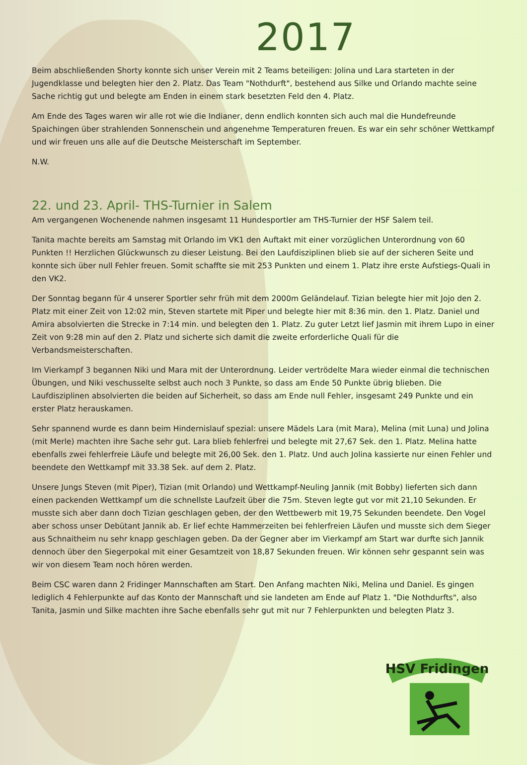2017
Beim abschließenden Shorty konnte sich unser Verein mit 2 Teams beteiligen: Jolina und Lara starteten in der Jugendklasse und belegten hier den 2. Platz. Das Team "Nothdurft", bestehend aus Silke und Orlando machte seine Sache richtig gut und belegte am Enden in einem stark besetzten Feld den 4. Platz.
Am Ende des Tages waren wir alle rot wie die Indianer, denn endlich konnten sich auch mal die Hundefreunde Spaichingen über strahlenden Sonnenschein und angenehme Temperaturen freuen. Es war ein sehr schöner Wettkampf und wir freuen uns alle auf die Deutsche Meisterschaft im September.
N.W.
22. und 23. April- THS-Turnier in Salem
Am vergangenen Wochenende nahmen insgesamt 11 Hundesportler am THS-Turnier der HSF Salem teil.
Tanita machte bereits am Samstag mit Orlando im VK1 den Auftakt mit einer vorzüglichen Unterordnung von 60 Punkten !! Herzlichen Glückwunsch zu dieser Leistung. Bei den Laufdisziplinen blieb sie auf der sicheren Seite und konnte sich über null Fehler freuen. Somit schaffte sie mit 253 Punkten und einem 1. Platz ihre erste Aufstiegs-Quali in den VK2.
Der Sonntag begann für 4 unserer Sportler sehr früh mit dem 2000m Geländelauf. Tizian belegte hier mit Jojo den 2. Platz mit einer Zeit von 12:02 min, Steven startete mit Piper und belegte hier mit 8:36 min. den 1. Platz. Daniel und Amira absolvierten die Strecke in 7:14 min. und belegten den 1. Platz. Zu guter Letzt lief Jasmin mit ihrem Lupo in einer Zeit von 9:28 min auf den 2. Platz und sicherte sich damit die zweite erforderliche Quali für die Verbandsmeisterschaften.
Im Vierkampf 3 begannen Niki und Mara mit der Unterordnung. Leider vertrödelte Mara wieder einmal die technischen Übungen, und Niki veschusselte selbst auch noch 3 Punkte, so dass am Ende 50 Punkte übrig blieben. Die Laufdisziplinen absolvierten die beiden auf Sicherheit, so dass am Ende null Fehler, insgesamt 249 Punkte und ein erster Platz herauskamen.
Sehr spannend wurde es dann beim Hindernislauf spezial: unsere Mädels Lara (mit Mara), Melina (mit Luna) und Jolina (mit Merle) machten ihre Sache sehr gut. Lara blieb fehlerfrei und belegte mit 27,67 Sek. den 1. Platz. Melina hatte ebenfalls zwei fehlerfreie Läufe und belegte mit 26,00 Sek. den 1. Platz. Und auch Jolina kassierte nur einen Fehler und beendete den Wettkampf mit 33.38 Sek. auf dem 2. Platz.
Unsere Jungs Steven (mit Piper), Tizian (mit Orlando) und Wettkampf-Neuling Jannik (mit Bobby) lieferten sich dann einen packenden Wettkampf um die schnellste Laufzeit über die 75m. Steven legte gut vor mit 21,10 Sekunden. Er musste sich aber dann doch Tizian geschlagen geben, der den Wettbewerb mit 19,75 Sekunden beendete. Den Vogel aber schoss unser Debütant Jannik ab. Er lief echte Hammerzeiten bei fehlerfreien Läufen und musste sich dem Sieger aus Schnaitheim nu sehr knapp geschlagen geben. Da der Gegner aber im Vierkampf am Start war durfte sich Jannik dennoch über den Siegerpokal mit einer Gesamtzeit von 18,87 Sekunden freuen. Wir können sehr gespannt sein was wir von diesem Team noch hören werden.
Beim CSC waren dann 2 Fridinger Mannschaften am Start. Den Anfang machten Niki, Melina und Daniel. Es gingen lediglich 4 Fehlerpunkte auf das Konto der Mannschaft und sie landeten am Ende auf Platz 1. "Die Nothdurfts", also Tanita, Jasmin und Silke machten ihre Sache ebenfalls sehr gut mit nur 7 Fehlerpunkten und belegten Platz 3.
HSV Fridingen